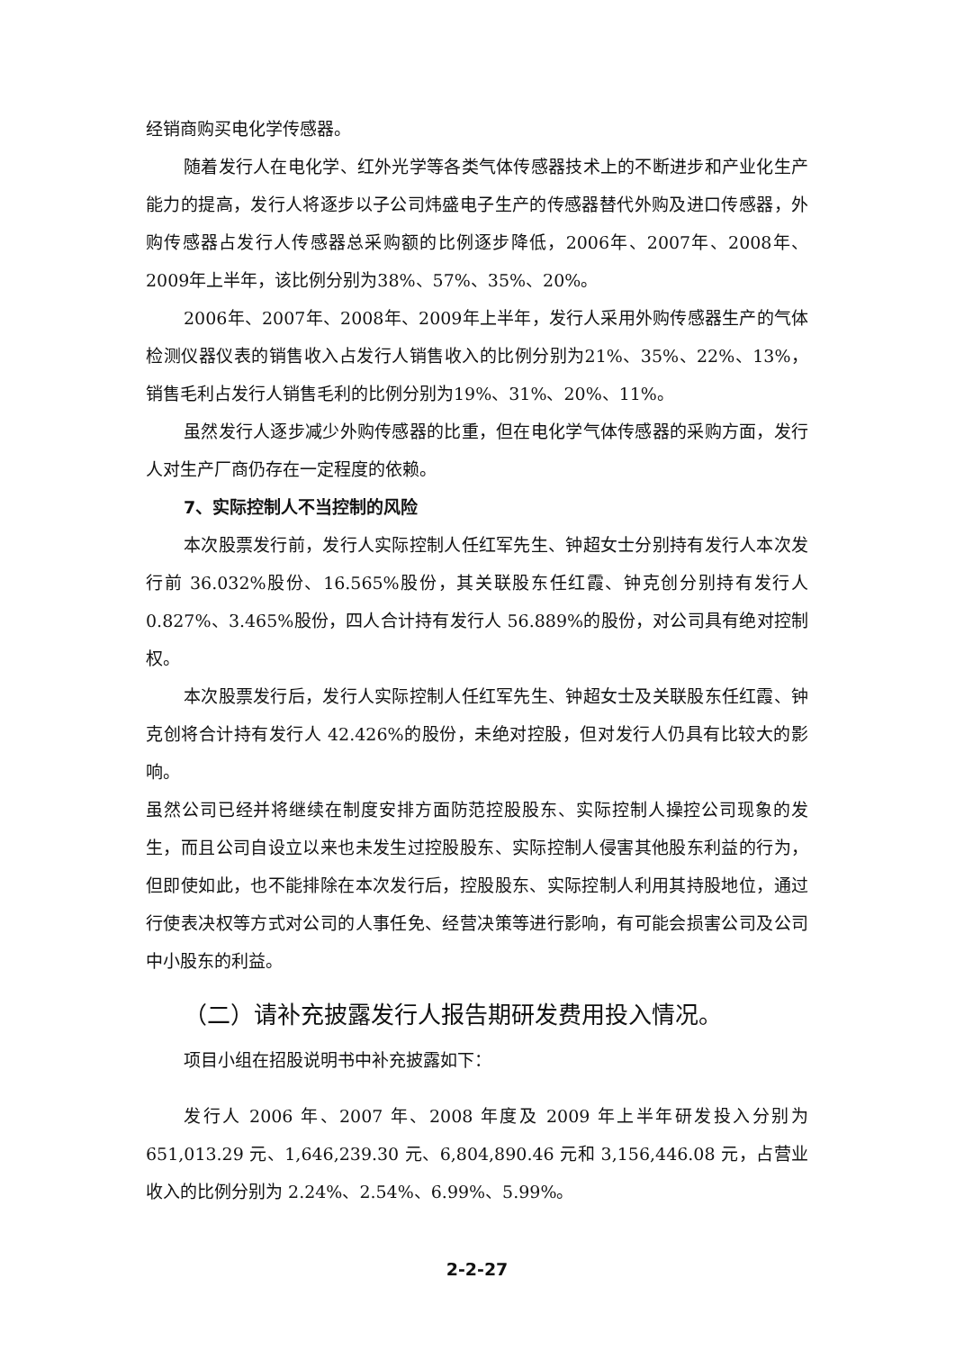经销商购买电化学传感器。
随着发行人在电化学、红外光学等各类气体传感器技术上的不断进步和产业化生产能力的提高，发行人将逐步以子公司炜盛电子生产的传感器替代外购及进口传感器，外购传感器占发行人传感器总采购额的比例逐步降低，2006年、2007年、2008年、2009年上半年，该比例分别为38%、57%、35%、20%。
2006年、2007年、2008年、2009年上半年，发行人采用外购传感器生产的气体检测仪器仪表的销售收入占发行人销售收入的比例分别为21%、35%、22%、13%，销售毛利占发行人销售毛利的比例分别为19%、31%、20%、11%。
虽然发行人逐步减少外购传感器的比重，但在电化学气体传感器的采购方面，发行人对生产厂商仍存在一定程度的依赖。
7、实际控制人不当控制的风险
本次股票发行前，发行人实际控制人任红军先生、钟超女士分别持有发行人本次发行前 36.032%股份、16.565%股份，其关联股东任红霞、钟克创分别持有发行人 0.827%、3.465%股份，四人合计持有发行人 56.889%的股份，对公司具有绝对控制权。
本次股票发行后，发行人实际控制人任红军先生、钟超女士及关联股东任红霞、钟克创将合计持有发行人 42.426%的股份，未绝对控股，但对发行人仍具有比较大的影响。
虽然公司已经并将继续在制度安排方面防范控股股东、实际控制人操控公司现象的发生，而且公司自设立以来也未发生过控股股东、实际控制人侵害其他股东利益的行为，但即使如此，也不能排除在本次发行后，控股股东、实际控制人利用其持股地位，通过行使表决权等方式对公司的人事任免、经营决策等进行影响，有可能会损害公司及公司中小股东的利益。
（二）请补充披露发行人报告期研发费用投入情况。
项目小组在招股说明书中补充披露如下：
发行人 2006 年、2007 年、2008 年度及 2009 年上半年研发投入分别为651,013.29 元、1,646,239.30 元、6,804,890.46 元和 3,156,446.08 元，占营业收入的比例分别为 2.24%、2.54%、6.99%、5.99%。
2-2-27